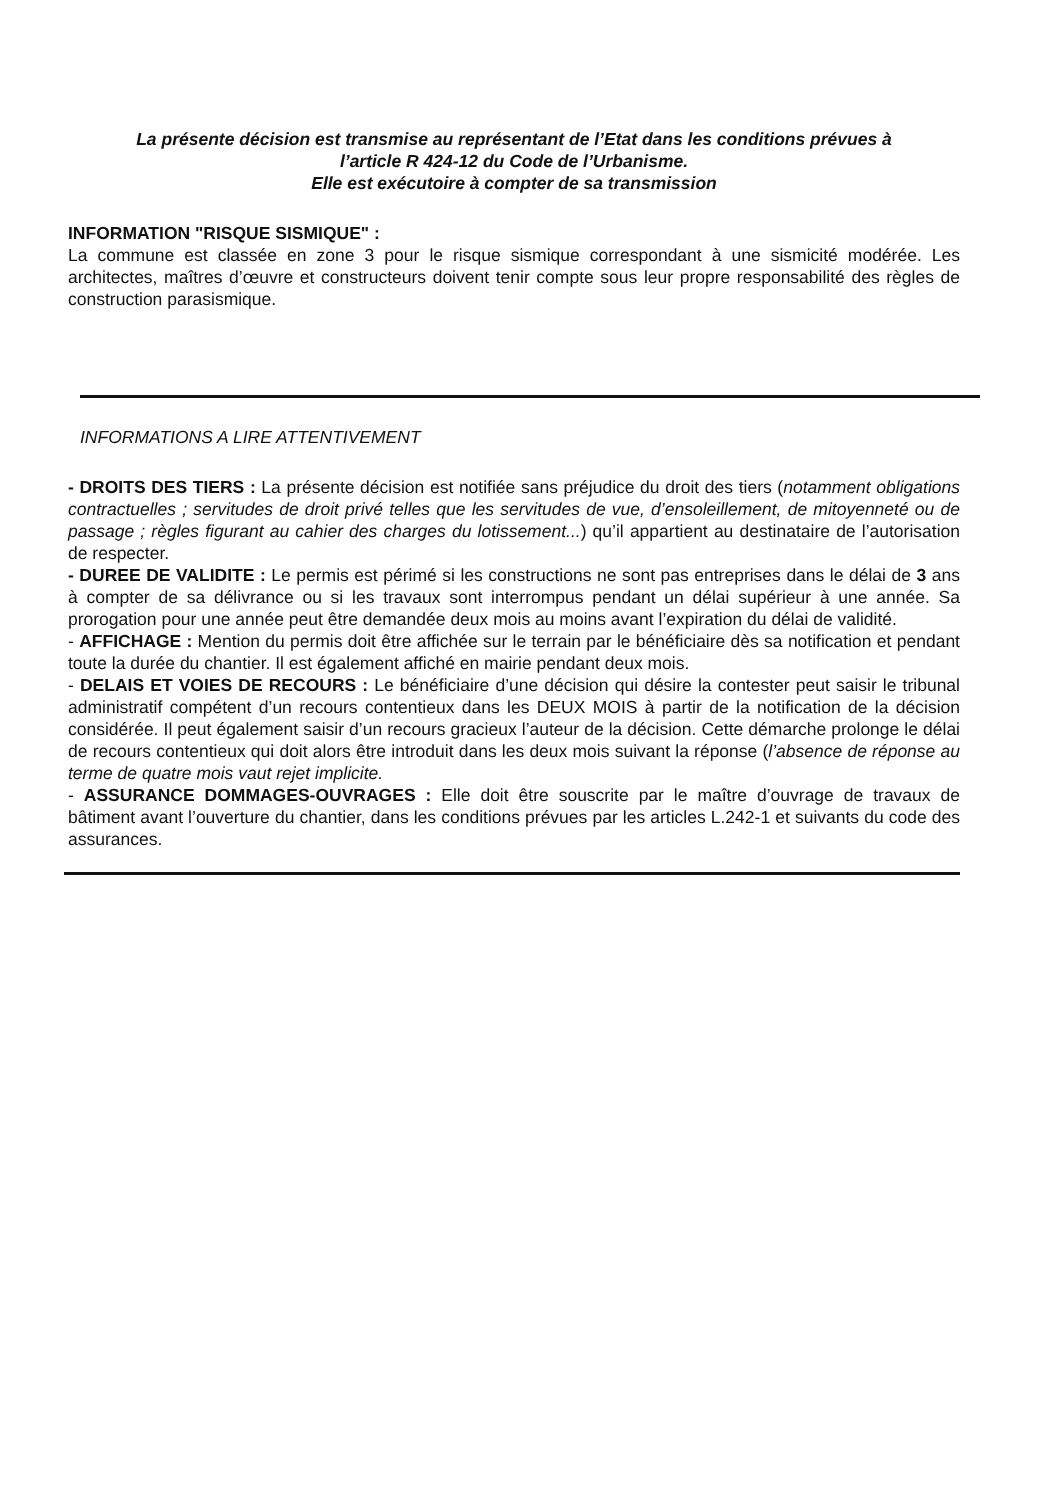La présente décision est transmise au représentant de l’Etat dans les conditions prévues à
l’article R 424-12 du Code de l’Urbanisme.
Elle est exécutoire à compter de sa transmission
INFORMATION "RISQUE SISMIQUE" :
La commune est classée en zone 3 pour le risque sismique correspondant à une sismicité modérée. Les architectes, maîtres d’œuvre et constructeurs doivent tenir compte sous leur propre responsabilité des règles de construction parasismique.
INFORMATIONS A LIRE ATTENTIVEMENT
- DROITS DES TIERS : La présente décision est notifiée sans préjudice du droit des tiers (notamment obligations contractuelles ; servitudes de droit privé telles que les servitudes de vue, d’ensoleillement, de mitoyenneté ou de passage ; règles figurant au cahier des charges du lotissement...) qu’il appartient au destinataire de l’autorisation de respecter.
- DUREE DE VALIDITE : Le permis est périmé si les constructions ne sont pas entreprises dans le délai de 3 ans à compter de sa délivrance ou si les travaux sont interrompus pendant un délai supérieur à une année. Sa prorogation pour une année peut être demandée deux mois au moins avant l’expiration du délai de validité.
- AFFICHAGE : Mention du permis doit être affichée sur le terrain par le bénéficiaire dès sa notification et pendant toute la durée du chantier. Il est également affiché en mairie pendant deux mois.
- DELAIS ET VOIES DE RECOURS : Le bénéficiaire d’une décision qui désire la contester peut saisir le tribunal administratif compétent d’un recours contentieux dans les DEUX MOIS à partir de la notification de la décision considérée. Il peut également saisir d’un recours gracieux l’auteur de la décision. Cette démarche prolonge le délai de recours contentieux qui doit alors être introduit dans les deux mois suivant la réponse (l’absence de réponse au terme de quatre mois vaut rejet implicite.
- ASSURANCE DOMMAGES-OUVRAGES : Elle doit être souscrite par le maître d’ouvrage de travaux de bâtiment avant l’ouverture du chantier, dans les conditions prévues par les articles L.242-1 et suivants du code des assurances.